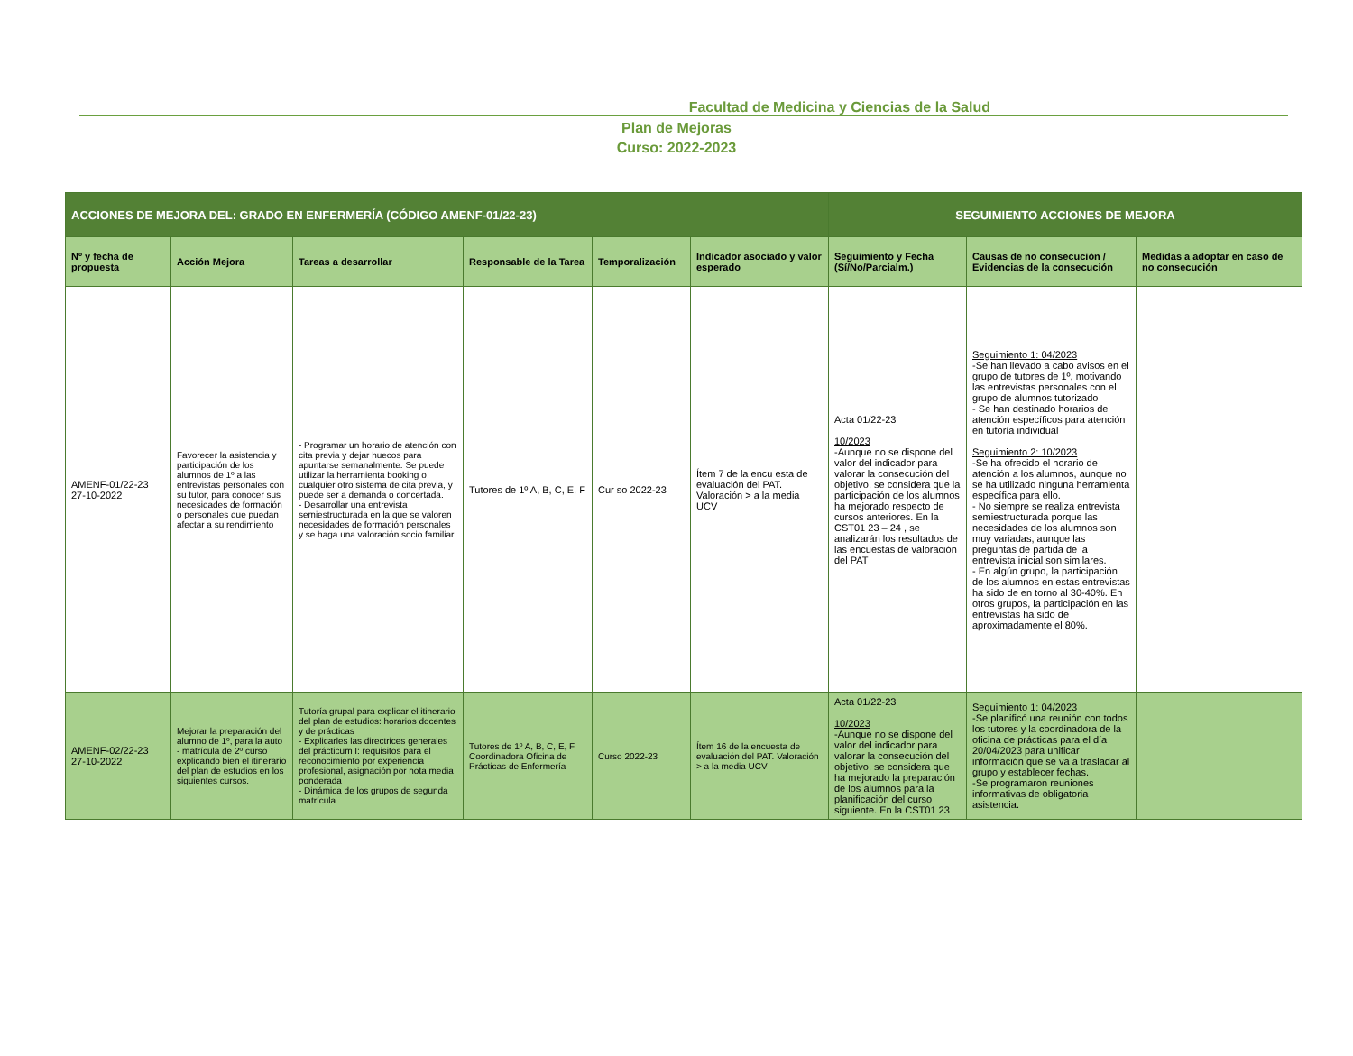Facultad de Medicina y Ciencias de la Salud
Plan de Mejoras
Curso: 2022-2023
| ACCIONES DE MEJORA DEL: GRADO EN ENFERMERÍA (CÓDIGO AMENF-01/22-23) | | | | | | SEGUIMIENTO ACCIONES DE MEJORA | | |
| --- | --- | --- | --- | --- | --- | --- | --- | --- |
| Nº y fecha de propuesta | Acción Mejora | Tareas a desarrollar | Responsable de la Tarea | Temporalización | Indicador asociado y valor esperado | Seguimiento y Fecha (Sí/No/Parcialm.) | Causas de no consecución / Evidencias de la consecución | Medidas a adoptar en caso de no consecución |
| AMENF-01/22-23 27-10-2022 | Favorecer la asistencia y participación de los alumnos de 1º a las entrevistas personales con su tutor, para conocer sus necesidades de formación o personales que puedan afectar a su rendimiento | - Programar un horario de atención con cita previa y dejar huecos para apuntarse semanalmente. Se puede utilizar la herramienta booking o cualquier otro sistema de cita previa, y puede ser a demanda o concertada. - Desarrollar una entrevista semiestructurada en la que se valoren necesidades de formación personales y se haga una valoración socio familiar | Tutores de 1º A, B, C, E, F | Cur so 2022-23 | Ítem 7 de la encu esta de evaluación del PAT. Valoración > a la media UCV | Acta 01/22-23 10/2023 -Aunque no se dispone del valor del indicador para valorar la consecución del objetivo, se considera que la participación de los alumnos ha mejorado respecto de cursos anteriores. En la CST01 23 – 24 , se analizarán los resultados de las encuestas de valoración del PAT | Seguimiento 1: 04/2023 -Se han llevado a cabo avisos en el grupo de tutores de 1º, motivando las entrevistas personales con el grupo de alumnos tutorizado - Se han destinado horarios de atención específicos para atención en tutoría individual Seguimiento 2: 10/2023 -Se ha ofrecido el horario de atención a los alumnos, aunque no se ha utilizado ninguna herramienta específica para ello. - No siempre se realiza entrevista semiestructurada porque las necesidades de los alumnos son muy variadas, aunque las preguntas de partida de la entrevista inicial son similares. - En algún grupo, la participación de los alumnos en estas entrevistas ha sido de en torno al 30-40%. En otros grupos, la participación en las entrevistas ha sido de aproximadamente el 80%. | |
| AMENF-02/22-23 27-10-2022 | Mejorar la preparación del alumno de 1º, para la auto - matrícula de 2º curso explicando bien el itinerario del plan de estudios en los siguientes cursos. | Tutoría grupal para explicar el itinerario del plan de estudios: horarios docentes y de prácticas - Explicarles las directrices generales del prácticum I: requisitos para el reconocimiento por experiencia profesional, asignación por nota media ponderada - Dinámica de los grupos de segunda matrícula | Tutores de 1º A, B, C, E, F Coordinadora Oficina de Prácticas de Enfermería | Curso 2022-23 | Ítem 16 de la encuesta de evaluación del PAT. Valoración > a la media UCV | Acta 01/22-23 10/2023 -Aunque no se dispone del valor del indicador para valorar la consecución del objetivo, se considera que ha mejorado la preparación de los alumnos para la planificación del curso siguiente. En la CST01 23 | Seguimiento 1: 04/2023 -Se planificó una reunión con todos los tutores y la coordinadora de la oficina de prácticas para el día 20/04/2023 para unificar información que se va a trasladar al grupo y establecer fechas. -Se programaron reuniones informativas de obligatoria asistencia. | |